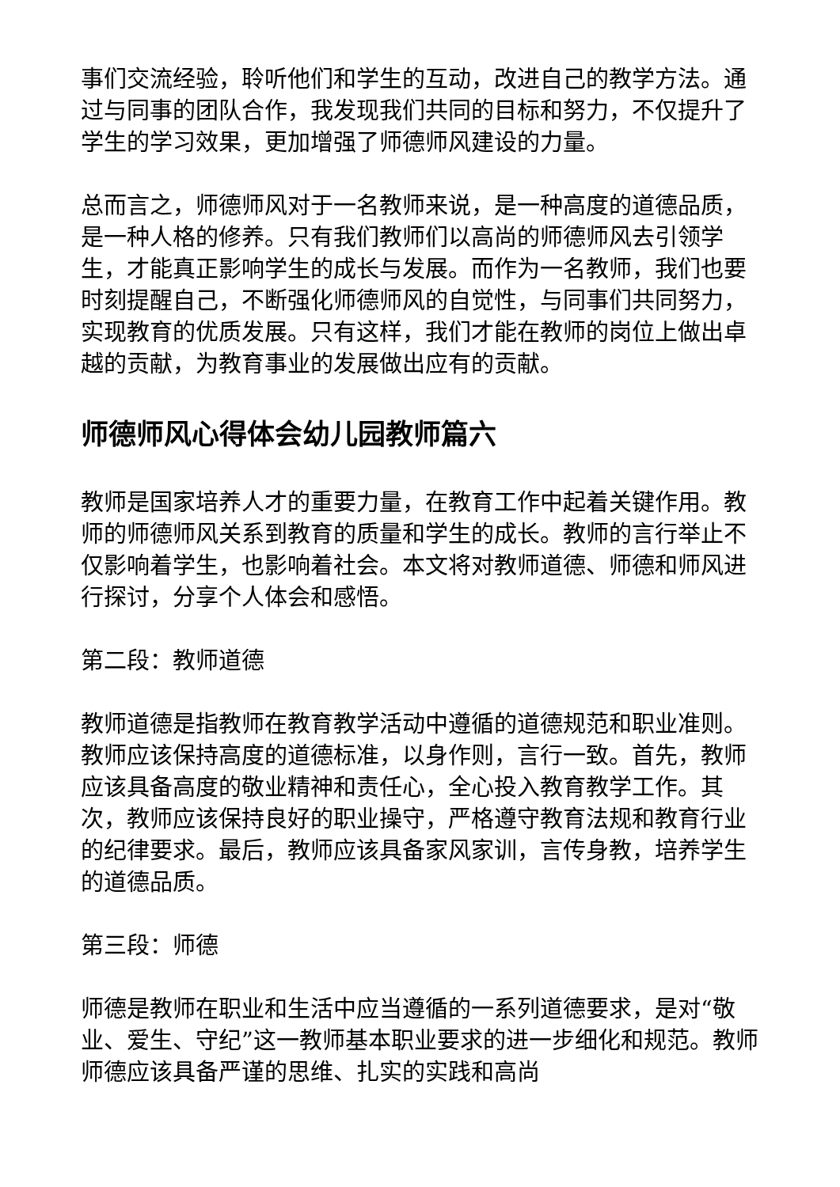事们交流经验，聆听他们和学生的互动，改进自己的教学方法。通过与同事的团队合作，我发现我们共同的目标和努力，不仅提升了学生的学习效果，更加增强了师德师风建设的力量。
总而言之，师德师风对于一名教师来说，是一种高度的道德品质，是一种人格的修养。只有我们教师们以高尚的师德师风去引领学生，才能真正影响学生的成长与发展。而作为一名教师，我们也要时刻提醒自己，不断强化师德师风的自觉性，与同事们共同努力，实现教育的优质发展。只有这样，我们才能在教师的岗位上做出卓越的贡献，为教育事业的发展做出应有的贡献。
师德师风心得体会幼儿园教师篇六
教师是国家培养人才的重要力量，在教育工作中起着关键作用。教师的师德师风关系到教育的质量和学生的成长。教师的言行举止不仅影响着学生，也影响着社会。本文将对教师道德、师德和师风进行探讨，分享个人体会和感悟。
第二段：教师道德
教师道德是指教师在教育教学活动中遵循的道德规范和职业准则。教师应该保持高度的道德标准，以身作则，言行一致。首先，教师应该具备高度的敬业精神和责任心，全心投入教育教学工作。其次，教师应该保持良好的职业操守，严格遵守教育法规和教育行业的纪律要求。最后，教师应该具备家风家训，言传身教，培养学生的道德品质。
第三段：师德
师德是教师在职业和生活中应当遵循的一系列道德要求，是对“敬业、爱生、守纪”这一教师基本职业要求的进一步细化和规范。教师师德应该具备严谨的思维、扎实的实践和高尚